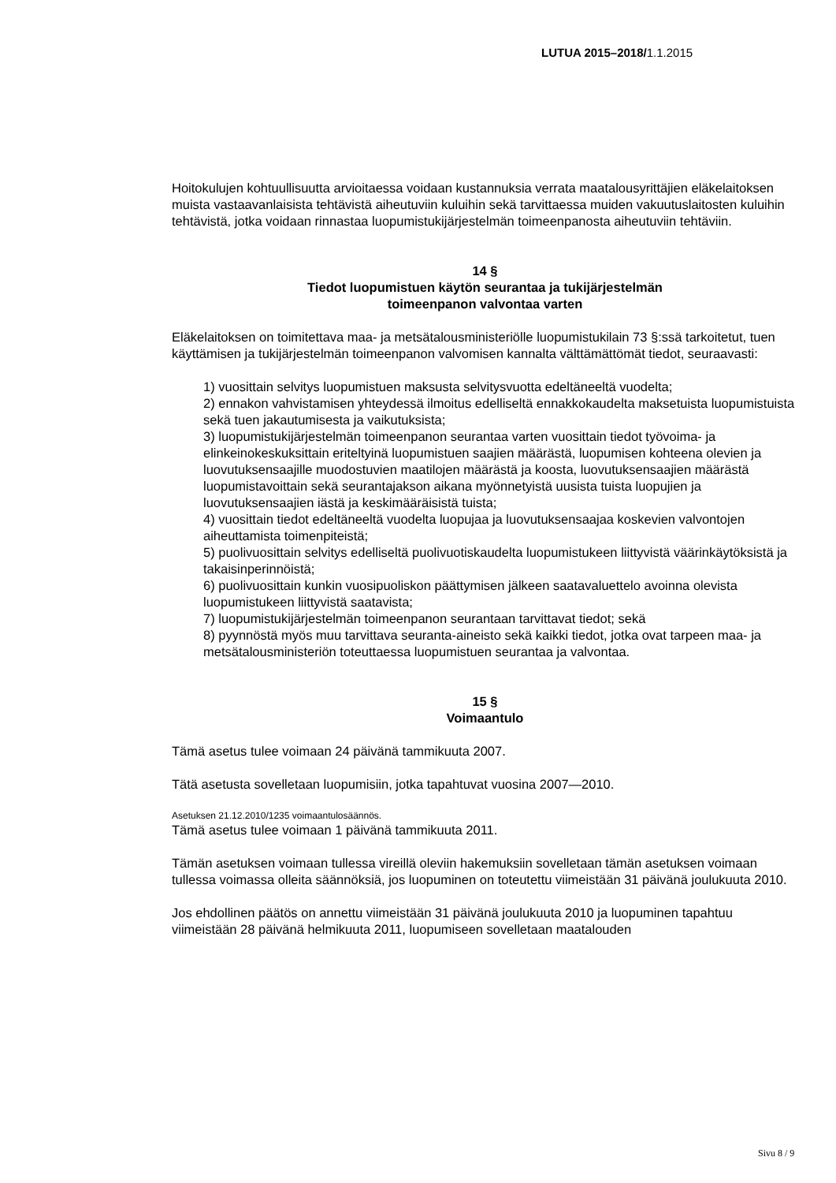LUTUA 2015–2018/1.1.2015
Hoitokulujen kohtuullisuutta arvioitaessa voidaan kustannuksia verrata maatalousyrittäjien eläkelaitoksen muista vastaavanlaisista tehtävistä aiheutuviin kuluihin sekä tarvittaessa muiden vakuutuslaitosten kuluihin tehtävistä, jotka voidaan rinnastaa luopumistukijärjes­telmän toimeenpanosta aiheutuviin tehtäviin.
14 §
Tiedot luopumistuen käytön seurantaa ja tukijärjestelmän
toimeenpanon valvontaa varten
Eläkelaitoksen on toimitettava maa- ja metsätalousministeriölle luopumistukilain 73 §:ssä tarkoitetut, tuen käyttämisen ja tukijärjestelmän toimeenpanon valvomisen kannalta välttä­mättömät tiedot, seuraavasti:
1) vuosittain selvitys luopumistuen maksusta selvitysvuotta edeltäneeltä vuodelta;
2) ennakon vahvistamisen yhteydessä ilmoitus edelliseltä ennakkokaudelta maksetuis­ta luopumistuista sekä tuen jakautumisesta ja vaikutuksista;
3) luopumistukijärjestelmän toimeenpanon seurantaa varten vuosittain tiedot työvoima- ja elinkeinokeskuksittain eriteltyinä luopumistuen saajien määrästä, luopumisen koh­teena olevien ja luovutuksensaajille muodostuvien maatilojen määrästä ja koosta, luo­vutuksensaajien määrästä luopumistavoittain sekä seurantajakson aikana myönnetyis­tä uusista tuista luopujien ja luovutuksensaajien iästä ja keskimääräisistä tuista;
4) vuosittain tiedot edeltäneeltä vuodelta luopujaa ja luovutuksensaajaa koskevien val­vontojen aiheuttamista toimenpiteistä;
5) puolivuosittain selvitys edelliseltä puolivuotiskaudelta luopumistukeen liittyvistä vää­rinkäytöksistä ja takaisinperinnöistä;
6) puolivuosittain kunkin vuosipuoliskon päättymisen jälkeen saatavaluettelo avoinna olevista luopumistukeen liittyvistä saatavista;
7) luopumistukijärjestelmän toimeenpanon seurantaan tarvittavat tiedot; sekä
8) pyynnöstä myös muu tarvittava seuranta-aineisto sekä kaikki tiedot, jotka ovat tar­peen maa- ja metsätalousministeriön toteuttaessa luopumistuen seurantaa ja valvon­taa.
15 §
Voimaantulo
Tämä asetus tulee voimaan 24 päivänä tammikuuta 2007.
Tätä asetusta sovelletaan luopumisiin, jotka tapahtuvat vuosina 2007—2010.
Asetuksen 21.12.2010/1235 voimaantulosäännös.
Tämä asetus tulee voimaan 1 päivänä tammikuuta 2011.
Tämän asetuksen voimaan tullessa vireillä oleviin hakemuksiin sovelletaan tämän asetuk­sen voimaan tullessa voimassa olleita säännöksiä, jos luopuminen on toteutettu viimeis­tään 31 päivänä joulukuuta 2010.
Jos ehdollinen päätös on annettu viimeistään 31 päivänä joulukuuta 2010 ja luopuminen tapahtuu viimeistään 28 päivänä helmikuuta 2011, luopumiseen sovelletaan maatalouden
Sivu 8 / 9